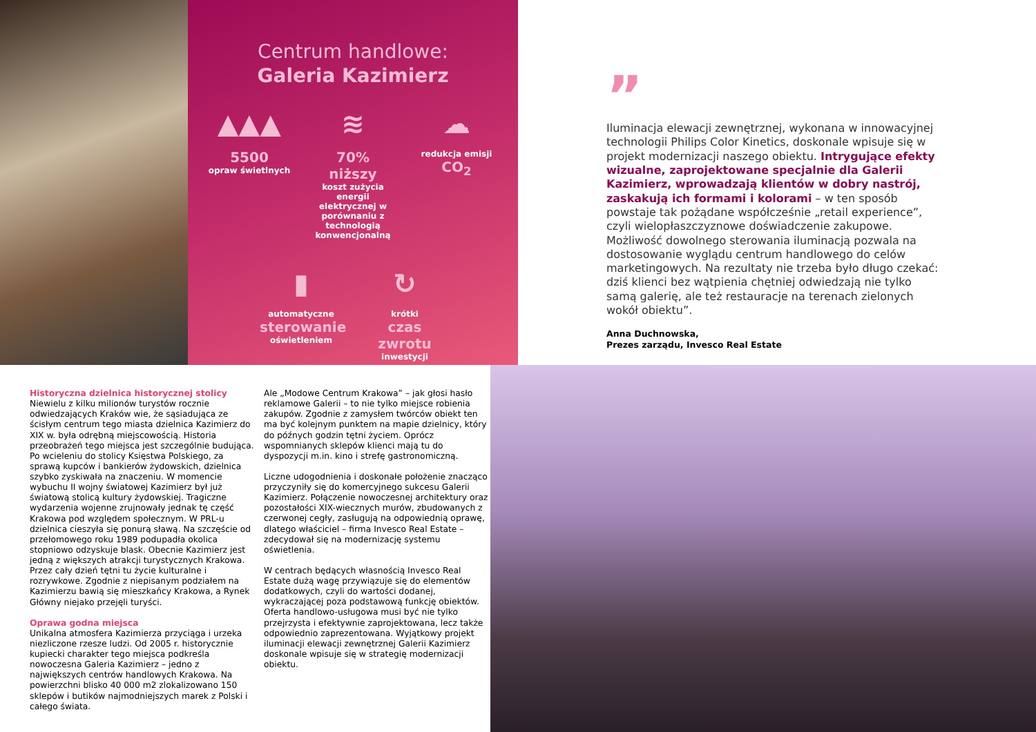Centrum handlowe:
Galeria Kazimierz
▲▲▲
5500
opraw świetlnych
≋
70% niższy
koszt zużycia energii elektrycznej w porównaniu z technologią konwencjonalną
☁
redukcja emisji
CO<sub>2</sub>
▮
automatyczne
sterowanie
oświetleniem
↻
krótki
czas zwrotu
inwestycji
”
Iluminacja elewacji zewnętrznej, wykonana w innowacyjnej technologii Philips Color Kinetics, doskonale wpisuje się w projekt modernizacji naszego obiektu. Intrygujące efekty wizualne, zaprojektowane specjalnie dla Galerii Kazimierz, wprowadzają klientów w dobry nastrój, zaskakują ich formami i kolorami – w ten sposób powstaje tak pożądane współcześnie „retail experience”, czyli wielopłaszczyznowe doświadczenie zakupowe. Możliwość dowolnego sterowania iluminacją pozwala na dostosowanie wyglądu centrum handlowego do celów marketingowych. Na rezultaty nie trzeba było długo czekać: dziś klienci bez wątpienia chętniej odwiedzają nie tylko samą galerię, ale też restauracje na terenach zielonych wokół obiektu”.
Anna Duchnowska,
Prezes zarządu, Invesco Real Estate
Historyczna dzielnica historycznej stolicy
Niewielu z kilku milionów turystów rocznie odwiedzających Kraków wie, że sąsiadująca ze ścisłym centrum tego miasta dzielnica Kazimierz do XIX w. była odrębną miejscowością. Historia przeobrażeń tego miejsca jest szczególnie budująca. Po wcieleniu do stolicy Księstwa Polskiego, za sprawą kupców i bankierów żydowskich, dzielnica szybko zyskiwała na znaczeniu. W momencie wybuchu II wojny światowej Kazimierz był już światową stolicą kultury żydowskiej. Tragiczne wydarzenia wojenne zrujnowały jednak tę część Krakowa pod względem społecznym. W PRL-u dzielnica cieszyła się ponurą sławą. Na szczęście od przełomowego roku 1989 podupadła okolica stopniowo odzyskuje blask. Obecnie Kazimierz jest jedną z większych atrakcji turystycznych Krakowa. Przez cały dzień tętni tu życie kulturalne i rozrywkowe. Zgodnie z niepisanym podziałem na Kazimierzu bawią się mieszkańcy Krakowa, a Rynek Główny niejako przejęli turyści.
Oprawa godna miejsca
Unikalna atmosfera Kazimierza przyciąga i urzeka niezliczone rzesze ludzi. Od 2005 r. historycznie kupiecki charakter tego miejsca podkreśla nowoczesna Galeria Kazimierz – jedno z największych centrów handlowych Krakowa. Na powierzchni blisko 40 000 m2 zlokalizowano 150 sklepów i butików najmodniejszych marek z Polski i całego świata.
Ale „Modowe Centrum Krakowa” – jak głosi hasło reklamowe Galerii – to nie tylko miejsce robienia zakupów. Zgodnie z zamysłem twórców obiekt ten ma być kolejnym punktem na mapie dzielnicy, który do późnych godzin tętni życiem. Oprócz wspomnianych sklepów klienci mają tu do dyspozycji m.in. kino i strefę gastronomiczną.
Liczne udogodnienia i doskonałe położenie znacząco przyczyniły się do komercyjnego sukcesu Galerii Kazimierz. Połączenie nowoczesnej architektury oraz pozostałości XIX-wiecznych murów, zbudowanych z czerwonej cegły, zasługują na odpowiednią oprawę, dlatego właściciel – firma Invesco Real Estate – zdecydował się na modernizację systemu oświetlenia.
W centrach będących własnością Invesco Real Estate dużą wagę przywiązuje się do elementów dodatkowych, czyli do wartości dodanej, wykraczającej poza podstawową funkcję obiektów. Oferta handlowo-usługowa musi być nie tylko przejrzysta i efektywnie zaprojektowana, lecz także odpowiednio zaprezentowana. Wyjątkowy projekt iluminacji elewacji zewnętrznej Galerii Kazimierz doskonale wpisuje się w strategię modernizacji obiektu.